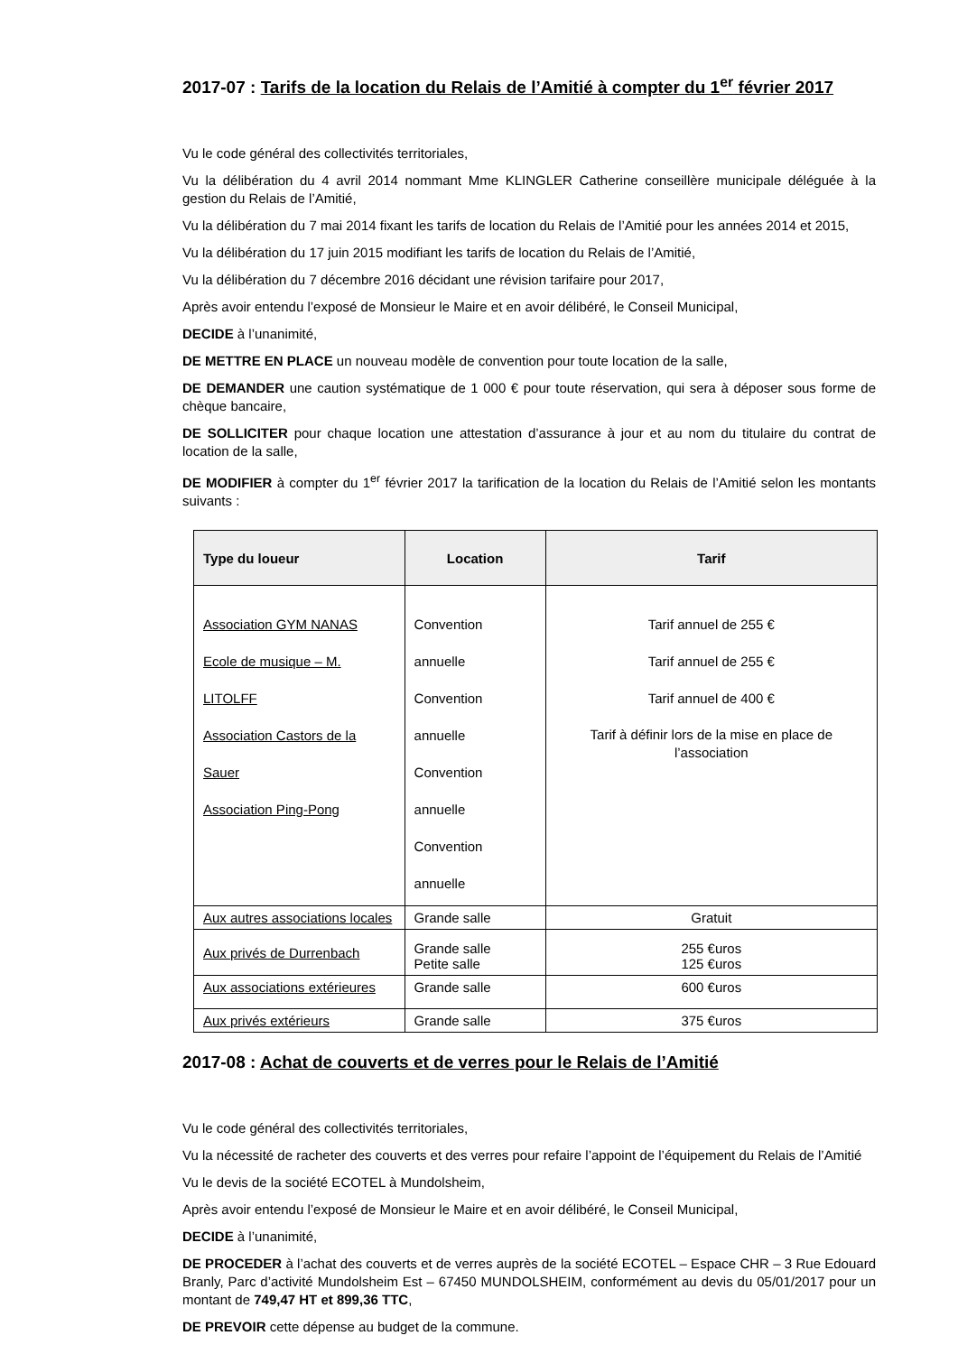2017-07 : Tarifs de la location du Relais de l’Amitié à compter du 1<sup>er</sup> février 2017
Vu le code général des collectivités territoriales,
Vu la délibération du 4 avril 2014 nommant Mme KLINGLER Catherine conseillère municipale déléguée à la gestion du Relais de l’Amitié,
Vu la délibération du 7 mai 2014 fixant les tarifs de location du Relais de l’Amitié pour les années 2014 et 2015,
Vu la délibération du 17 juin 2015 modifiant les tarifs de location du Relais de l’Amitié,
Vu la délibération du 7 décembre 2016 décidant une révision tarifaire pour 2017,
Après avoir entendu l’exposé de Monsieur le Maire et en avoir délibéré, le Conseil Municipal,
DECIDE à l’unanimité,
DE METTRE EN PLACE un nouveau modèle de convention pour toute location de la salle,
DE DEMANDER une caution systématique de 1 000 € pour toute réservation, qui sera à déposer sous forme de chèque bancaire,
DE SOLLICITER pour chaque location une attestation d’assurance à jour et au nom du titulaire du contrat de location de la salle,
DE MODIFIER à compter du 1<sup>er</sup> février 2017 la tarification de la location du Relais de l’Amitié selon les montants suivants :
| Type du loueur | Location | Tarif |
| --- | --- | --- |
| Association GYM NANAS Ecole de musique – M. LITOLFF Association Castors de la Sauer Association Ping-Pong | Convention annuelle Convention annuelle Convention annuelle Convention annuelle | Tarif annuel de 255 € Tarif annuel de 255 € Tarif annuel de 400 € Tarif à définir lors de la mise en place de l’association |
| Aux autres associations locales | Grande salle | Gratuit |
| Aux privés de Durrenbach | Grande salle Petite salle | 255 €uros 125 €uros |
| Aux associations extérieures | Grande salle | 600 €uros |
| Aux privés extérieurs | Grande salle | 375 €uros |
2017-08 : Achat de couverts et de verres pour le Relais de l’Amitié
Vu le code général des collectivités territoriales,
Vu la nécessité de racheter des couverts et des verres pour refaire l’appoint de l’équipement du Relais de l’Amitié
Vu le devis de la société ECOTEL à Mundolsheim,
Après avoir entendu l’exposé de Monsieur le Maire et en avoir délibéré, le Conseil Municipal,
DECIDE à l’unanimité,
DE PROCEDER à l’achat des couverts et de verres auprès de la société ECOTEL – Espace CHR – 3 Rue Edouard Branly, Parc d’activité Mundolsheim Est – 67450 MUNDOLSHEIM, conformément au devis du 05/01/2017 pour un montant de 749,47 HT et 899,36 TTC,
DE PREVOIR cette dépense au budget de la commune.